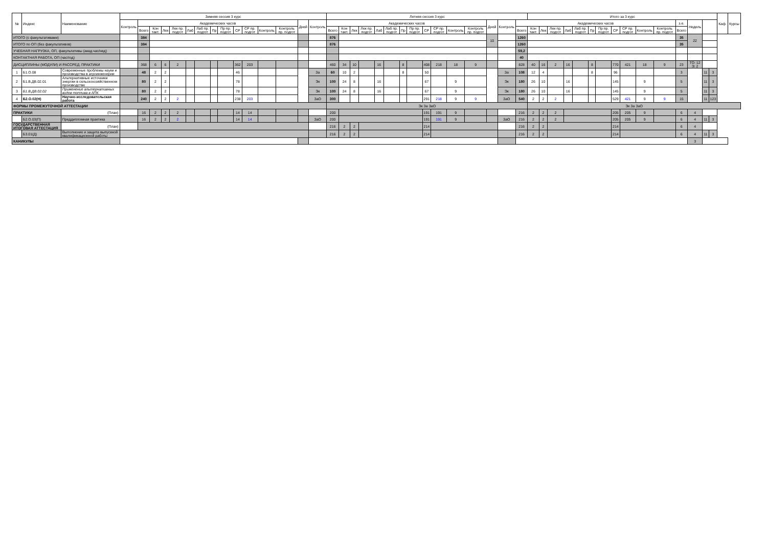| № | Индекс | Наименование | Зимняя сессия 3 курс | | | | | | | | | | | | | | | Летняя сессия 3 курс | | | | | | | | | | | | | | | Итого за 3 курс | | | | | | | | | | | | | | | Каф. | Курсы |
| --- | --- | --- | --- | --- | --- | --- | --- | --- | --- | --- | --- | --- | --- | --- | --- | --- | --- | --- | --- | --- | --- | --- | --- | --- | --- | --- | --- | --- | --- | --- | --- | --- | --- | --- | --- | --- | --- | --- | --- | --- | --- | --- | --- | --- | --- | --- | --- | --- | --- |
| | | | Контроль | Академических часов | | | | | | | | | | | | Дней | Контроль | Академических часов | | | | | | | | | | | | Дней | Контроль | Академических часов | | | | | | | | | | | | з.е. | Недель | | | | |
| | | | | Всего | Кон такт. | Лек | Лек пр. подгот | Лаб | Лаб пр. подгот | Пр | Пр пр. подгот | СР | СР пр. подгот | Контроль | Контроль пр. подгот | | | Всего | Кон такт. | Лек | Лек пр. подгот | Лаб | Лаб пр. подгот | Пр | Пр пр. подгот | СР | СР пр. подгот | Контроль | Контроль пр. подгот | | | Всего | Кон такт. | Лек | Лек пр. подгот | Лаб | Лаб пр. подгот | Пр | Пр пр. подгот | СР | СР пр. подгот | Контроль | Контроль пр. подгот | Всего | | | | | |
| ИТОГО (с факультативами) | | | | 384 | | | | | | | | | | | | | | 876 | | | | | | | | | | | | 10 | | 1260 | | | | | | | | | | | | 35 | 22 | | | | |
| ИТОГО по ОП (без факультативов) | | | | 384 | | | | | | | | | | | | | | 876 | | | | | | | | | | | | | | 1260 | | | | | | | | | | | | 35 | | | | | |
| УЧЕБНАЯ НАГРУЗКА, ОП, факультативы (акад.час/нед) | | | | | | | | | | | | | | | | | | | | | | | | | | | | | | | | 59,2 | | | | | | | | | | | | | | | | | |
| КОНТАКТНАЯ РАБОТА, ОП (час/год) | | | | | | | | | | | | | | | | | | | | | | | | | | | | | | | | 40 | | | | | | | | | | | | | | | | | |
| ДИСЦИПЛИНЫ (МОДУЛИ) И РАССРЕД. ПРАКТИКИ | | | | 368 | 6 | 6 | 2 | | | | | 362 | 203 | | | | | 460 | 34 | 10 | | 16 | | 8 | | 408 | 218 | 18 | 9 | | | 828 | 40 | 16 | 2 | 16 | | 8 | | 770 | 421 | 18 | 9 | 23 | ТО: 12 Э: 2 | | | | |
| 1 | Б1.О.08 | Современные проблемы науки и производства в агроинженерии | | 48 | 2 | 2 | | | | | | 46 | | | | | За | 60 | 10 | 2 | | | | 8 | | 50 | | | | | За | 108 | 12 | 4 | | | | 8 | | 96 | | | | 3 | | 11 | 3 | | |
| 2 | Б1.В.ДВ.02.01 | Альтернативные источники энергии в сельскохозяйственном производстве | | 80 | 2 | 2 | | | | | | 78 | | | | | Эк | 100 | 24 | 8 | | 16 | | | | 67 | | 9 | | | Эк | 180 | 26 | 10 | | 16 | | | | 145 | | 9 | | 5 | | 11 | 3 | | |
| 3 | Б1.В.ДВ.02.02 | Применение альтернативных видов топлива в АПК | | 80 | 2 | 2 | | | | | | 78 | | | | | Эк | 100 | 24 | 8 | | 16 | | | | 67 | | 9 | | | Эк | 180 | 26 | 10 | | 16 | | | | 145 | | 9 | | 5 | | 11 | 3 | | |
| 4 | Б2.О.02(Н) | Научно-исследовательская работа | | 240 | 2 | 2 | 2 | | | | | 238 | 203 | | | | ЗаО | 300 | | | | | | | | 291 | 218 | 9 | 9 | | ЗаО | 540 | 2 | 2 | 2 | | | | | 529 | 421 | 9 | 9 | 15 | | 11 | 123 | | |
| ФОРМЫ ПРОМЕЖУТОЧНОЙ АТТЕСТАЦИИ | | | | | | | | | | | | | | | | | | Эк За ЗаО | | | | | | | | | | | | | | | Эк За ЗаО | | | | | | | | | | | | | | | | |
| ПРАКТИКИ | | (План) | | 16 | 2 | 2 | 2 | | | | | 14 | 14 | | | | | 200 | | | | | | | | 191 | 191 | 9 | | | | 216 | 2 | 2 | 2 | | | | | 205 | 205 | 9 | | 6 | 4 | | | | |
| | Б2.О.03(П) | Преддипломная практика | | 16 | 2 | 2 | 2 | | | | | 14 | 14 | | | | ЗаО | 200 | | | | | | | | 191 | 191 | 9 | | | ЗаО | 216 | 2 | 2 | 2 | | | | | 205 | 205 | 9 | | 6 | 4 | 11 | 3 | | |
| ГОСУДАРСТВЕННАЯ ИТОГОВАЯ АТТЕСТАЦИЯ | | (План) | | | | | | | | | | | | | | | | 216 | 2 | 2 | | | | | | 214 | | | | | | 216 | 2 | 2 | | | | | | 214 | | | | 6 | 4 | | | | |
| | Б3.01(Д) | Выполнение и защита выпускной квалификационной работы | | | | | | | | | | | | | | | | 216 | 2 | 2 | | | | | | 214 | | | | | | 216 | 2 | 2 | | | | | | 214 | | | | 6 | 4 | 11 | 3 | | |
| КАНИКУЛЫ | | | | | | | | | | | | | | | | | | | | | | | | | | | | | | | | | | | | | | | | | | | | | 3 | | | | |